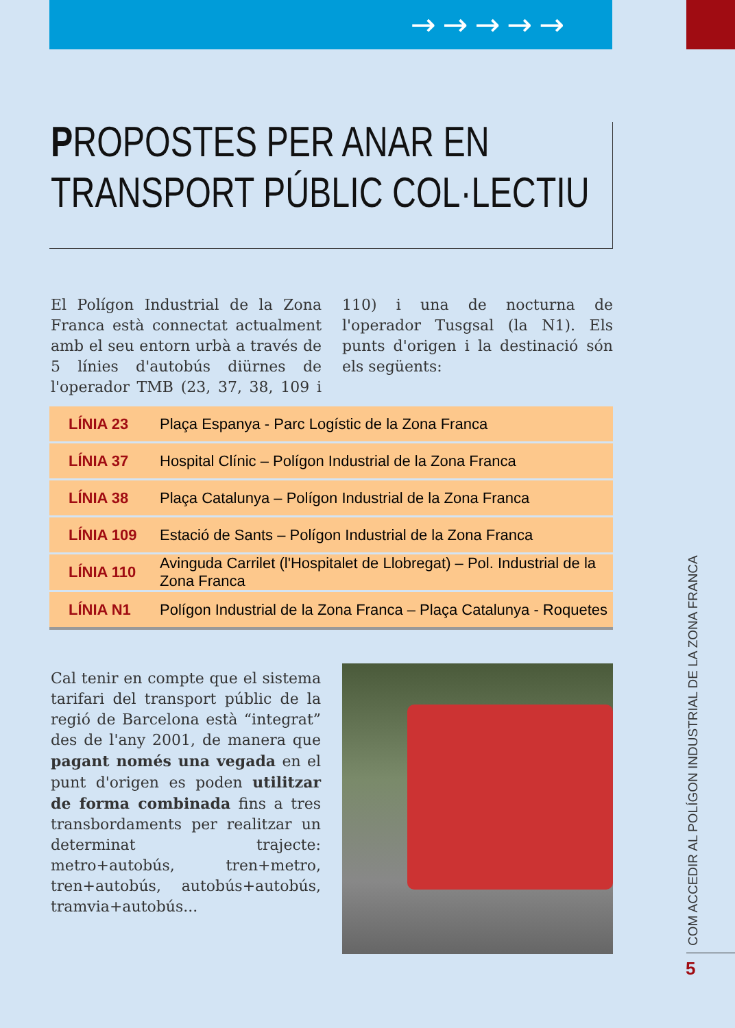→→→→→
PROPOSTES PER ANAR EN
TRANSPORT PÚBLIC COL·LECTIU
El Polígon Industrial de la Zona Franca està connectat actualment amb el seu entorn urbà a través de 5 línies d'autobús diürnes de l'operador TMB (23, 37, 38, 109 i 110) i una de nocturna de l'operador Tusgsal (la N1). Els punts d'origen i la destinació són els següents:
| LÍNIA 23 | Plaça Espanya - Parc Logístic de la Zona Franca |
| LÍNIA 37 | Hospital Clínic – Polígon Industrial de la Zona Franca |
| LÍNIA 38 | Plaça Catalunya – Polígon Industrial de la Zona Franca |
| LÍNIA 109 | Estació de Sants – Polígon Industrial de la Zona Franca |
| LÍNIA 110 | Avinguda Carrilet (l'Hospitalet de Llobregat) – Pol. Industrial de la Zona Franca |
| LÍNIA N1 | Polígon Industrial de la Zona Franca – Plaça Catalunya - Roquetes |
Cal tenir en compte que el sistema tarifari del transport públic de la regió de Barcelona està “integrat” des de l'any 2001, de manera que pagant només una vegada en el punt d'origen es poden utilitzar de forma combinada fins a tres transbordaments per realitzar un determinat trajecte: metro+autobús, tren+metro, tren+autobús, autobús+autobús, tramvia+autobús...
COM ACCEDIR AL POLÍGON INDUSTRIAL DE LA ZONA FRANCA
5